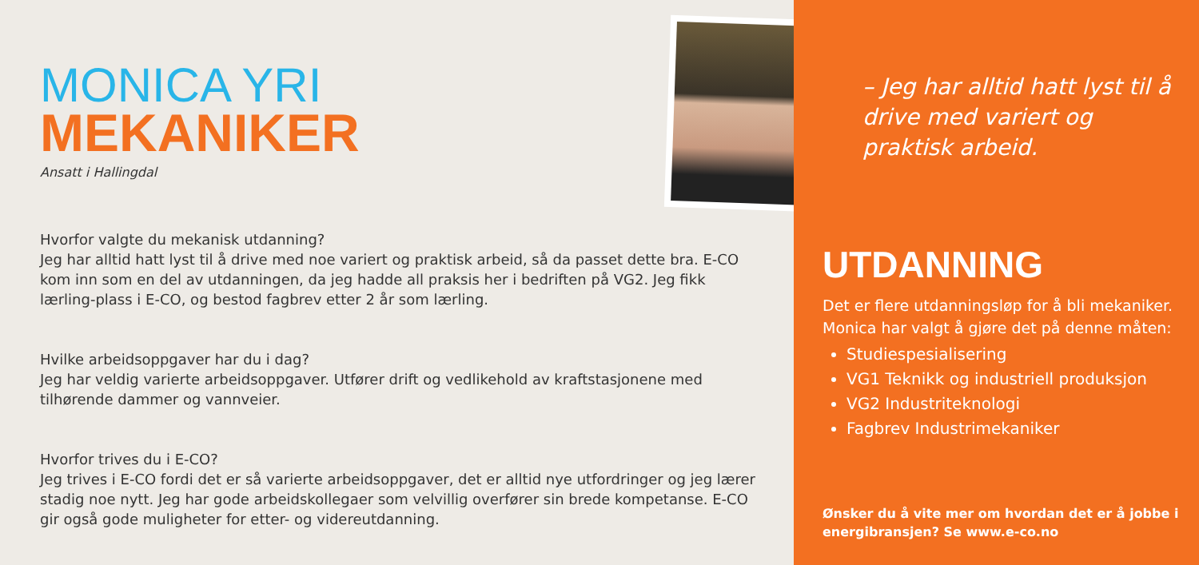MONICA YRI
MEKANIKER
Ansatt i Hallingdal
Hvorfor valgte du mekanisk utdanning?
Jeg har alltid hatt lyst til å drive med noe variert og praktisk arbeid, så da passet dette bra. E-CO kom inn som en del av utdanningen, da jeg hadde all praksis her i bedriften på VG2. Jeg fikk lærling-plass i E-CO, og bestod fagbrev etter 2 år som lærling.
Hvilke arbeidsoppgaver har du i dag?
Jeg har veldig varierte arbeidsoppgaver. Utfører drift og vedlikehold av kraftstasjonene med tilhørende dammer og vannveier.
Hvorfor trives du i E-CO?
Jeg trives i E-CO fordi det er så varierte arbeidsoppgaver, det er alltid nye utfordringer og jeg lærer stadig noe nytt. Jeg har gode arbeidskollegaer som velvillig overfører sin brede kompetanse. E-CO gir også gode muligheter for etter- og videreutdanning.
– Jeg har alltid hatt lyst til å drive med variert og praktisk arbeid.
UTDANNING
Det er flere utdanningsløp for å bli mekaniker. Monica har valgt å gjøre det på denne måten:
Studiespesialisering
VG1 Teknikk og industriell produksjon
VG2 Industriteknologi
Fagbrev Industrimekaniker
Ønsker du å vite mer om hvordan det er å jobbe i energibransjen? Se www.e-co.no